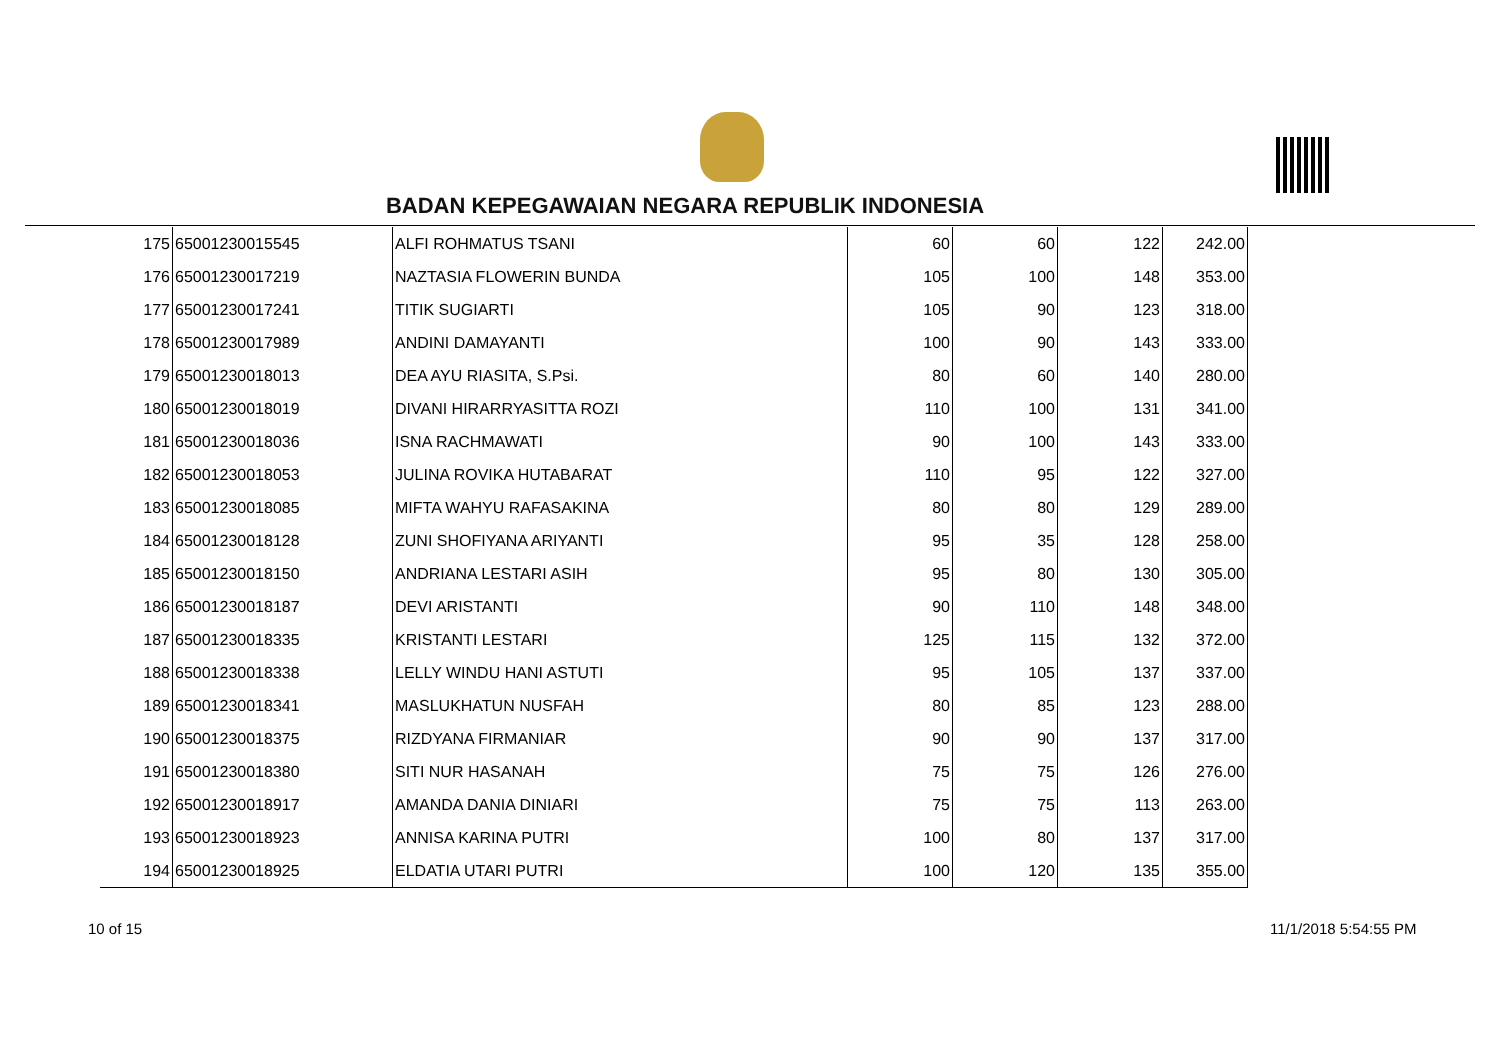BADAN KEPEGAWAIAN NEGARA REPUBLIK INDONESIA
| 175 | 65001230015545 | ALFI ROHMATUS TSANI | 60 | 60 | 122 | 242.00 |
| 176 | 65001230017219 | NAZTASIA FLOWERIN BUNDA | 105 | 100 | 148 | 353.00 |
| 177 | 65001230017241 | TITIK SUGIARTI | 105 | 90 | 123 | 318.00 |
| 178 | 65001230017989 | ANDINI DAMAYANTI | 100 | 90 | 143 | 333.00 |
| 179 | 65001230018013 | DEA AYU RIASITA, S.Psi. | 80 | 60 | 140 | 280.00 |
| 180 | 65001230018019 | DIVANI HIRARRYASITTA ROZI | 110 | 100 | 131 | 341.00 |
| 181 | 65001230018036 | ISNA RACHMAWATI | 90 | 100 | 143 | 333.00 |
| 182 | 65001230018053 | JULINA ROVIKA HUTABARAT | 110 | 95 | 122 | 327.00 |
| 183 | 65001230018085 | MIFTA WAHYU RAFASAKINA | 80 | 80 | 129 | 289.00 |
| 184 | 65001230018128 | ZUNI SHOFIYANA ARIYANTI | 95 | 35 | 128 | 258.00 |
| 185 | 65001230018150 | ANDRIANA LESTARI ASIH | 95 | 80 | 130 | 305.00 |
| 186 | 65001230018187 | DEVI ARISTANTI | 90 | 110 | 148 | 348.00 |
| 187 | 65001230018335 | KRISTANTI LESTARI | 125 | 115 | 132 | 372.00 |
| 188 | 65001230018338 | LELLY WINDU HANI ASTUTI | 95 | 105 | 137 | 337.00 |
| 189 | 65001230018341 | MASLUKHATUN NUSFAH | 80 | 85 | 123 | 288.00 |
| 190 | 65001230018375 | RIZDYANA FIRMANIAR | 90 | 90 | 137 | 317.00 |
| 191 | 65001230018380 | SITI NUR HASANAH | 75 | 75 | 126 | 276.00 |
| 192 | 65001230018917 | AMANDA DANIA DINIARI | 75 | 75 | 113 | 263.00 |
| 193 | 65001230018923 | ANNISA KARINA PUTRI | 100 | 80 | 137 | 317.00 |
| 194 | 65001230018925 | ELDATIA UTARI PUTRI | 100 | 120 | 135 | 355.00 |
10 of 15 11/1/2018 5:54:55 PM